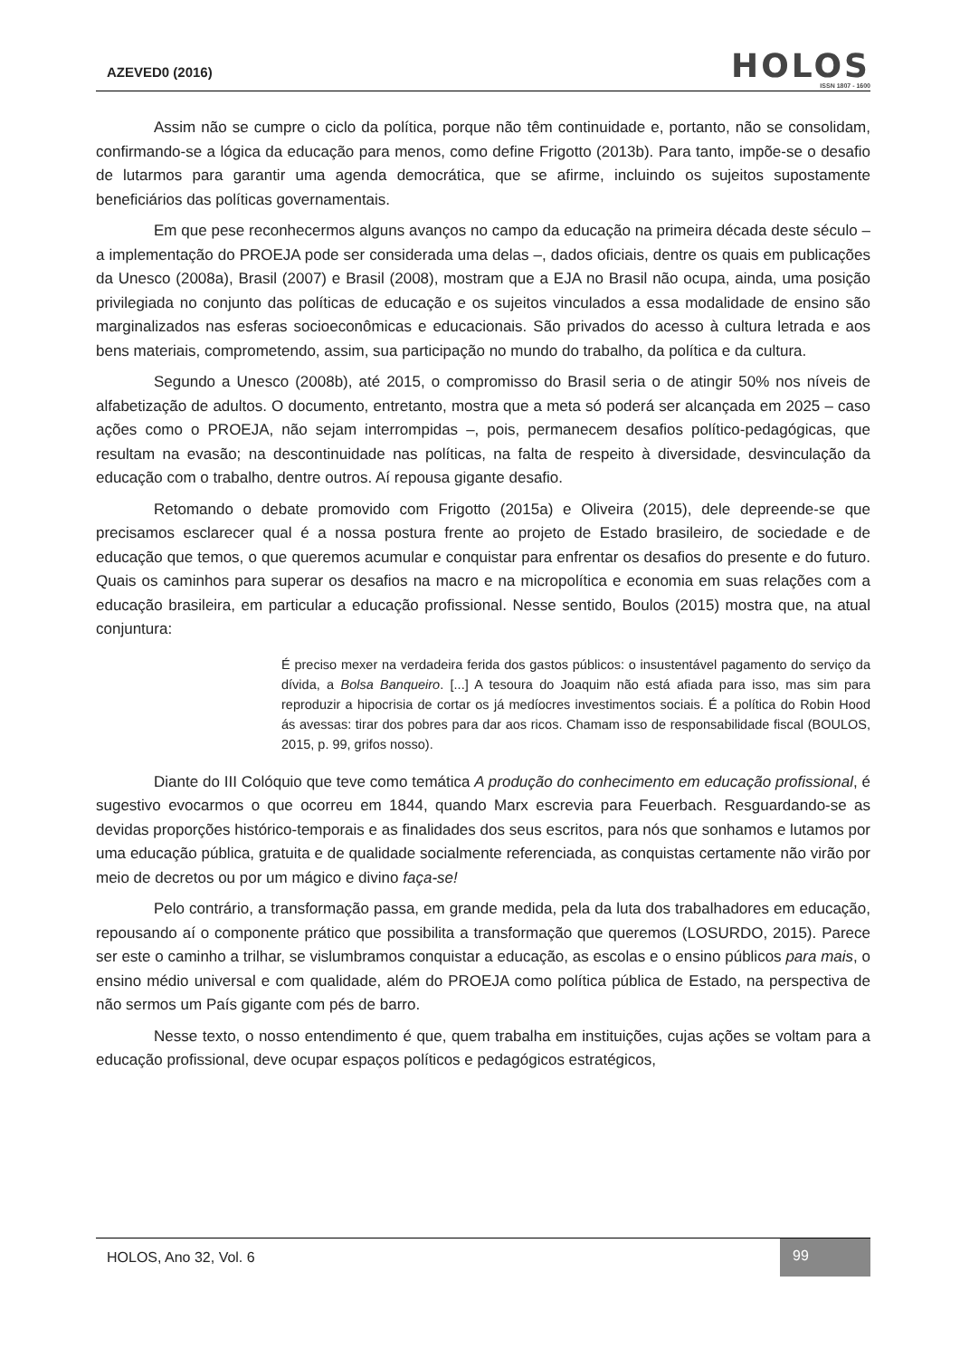AZEVED0 (2016)
HOLOS
ISSN 1807 - 1600
Assim não se cumpre o ciclo da política, porque não têm continuidade e, portanto, não se consolidam, confirmando-se a lógica da educação para menos, como define Frigotto (2013b). Para tanto, impõe-se o desafio de lutarmos para garantir uma agenda democrática, que se afirme, incluindo os sujeitos supostamente beneficiários das políticas governamentais.
Em que pese reconhecermos alguns avanços no campo da educação na primeira década deste século – a implementação do PROEJA pode ser considerada uma delas –, dados oficiais, dentre os quais em publicações da Unesco (2008a), Brasil (2007) e Brasil (2008), mostram que a EJA no Brasil não ocupa, ainda, uma posição privilegiada no conjunto das políticas de educação e os sujeitos vinculados a essa modalidade de ensino são marginalizados nas esferas socioeconômicas e educacionais. São privados do acesso à cultura letrada e aos bens materiais, comprometendo, assim, sua participação no mundo do trabalho, da política e da cultura.
Segundo a Unesco (2008b), até 2015, o compromisso do Brasil seria o de atingir 50% nos níveis de alfabetização de adultos. O documento, entretanto, mostra que a meta só poderá ser alcançada em 2025 – caso ações como o PROEJA, não sejam interrompidas –, pois, permanecem desafios político-pedagógicas, que resultam na evasão; na descontinuidade nas políticas, na falta de respeito à diversidade, desvinculação da educação com o trabalho, dentre outros. Aí repousa gigante desafio.
Retomando o debate promovido com Frigotto (2015a) e Oliveira (2015), dele depreende-se que precisamos esclarecer qual é a nossa postura frente ao projeto de Estado brasileiro, de sociedade e de educação que temos, o que queremos acumular e conquistar para enfrentar os desafios do presente e do futuro. Quais os caminhos para superar os desafios na macro e na micropolítica e economia em suas relações com a educação brasileira, em particular a educação profissional. Nesse sentido, Boulos (2015) mostra que, na atual conjuntura:
É preciso mexer na verdadeira ferida dos gastos públicos: o insustentável pagamento do serviço da dívida, a Bolsa Banqueiro. [...] A tesoura do Joaquim não está afiada para isso, mas sim para reproduzir a hipocrisia de cortar os já medíocres investimentos sociais. É a política do Robin Hood ás avessas: tirar dos pobres para dar aos ricos. Chamam isso de responsabilidade fiscal (BOULOS, 2015, p. 99, grifos nosso).
Diante do III Colóquio que teve como temática A produção do conhecimento em educação profissional, é sugestivo evocarmos o que ocorreu em 1844, quando Marx escrevia para Feuerbach. Resguardando-se as devidas proporções histórico-temporais e as finalidades dos seus escritos, para nós que sonhamos e lutamos por uma educação pública, gratuita e de qualidade socialmente referenciada, as conquistas certamente não virão por meio de decretos ou por um mágico e divino faça-se!
Pelo contrário, a transformação passa, em grande medida, pela da luta dos trabalhadores em educação, repousando aí o componente prático que possibilita a transformação que queremos (LOSURDO, 2015). Parece ser este o caminho a trilhar, se vislumbramos conquistar a educação, as escolas e o ensino públicos para mais, o ensino médio universal e com qualidade, além do PROEJA como política pública de Estado, na perspectiva de não sermos um País gigante com pés de barro.
Nesse texto, o nosso entendimento é que, quem trabalha em instituições, cujas ações se voltam para a educação profissional, deve ocupar espaços políticos e pedagógicos estratégicos,
HOLOS, Ano 32, Vol. 6 99